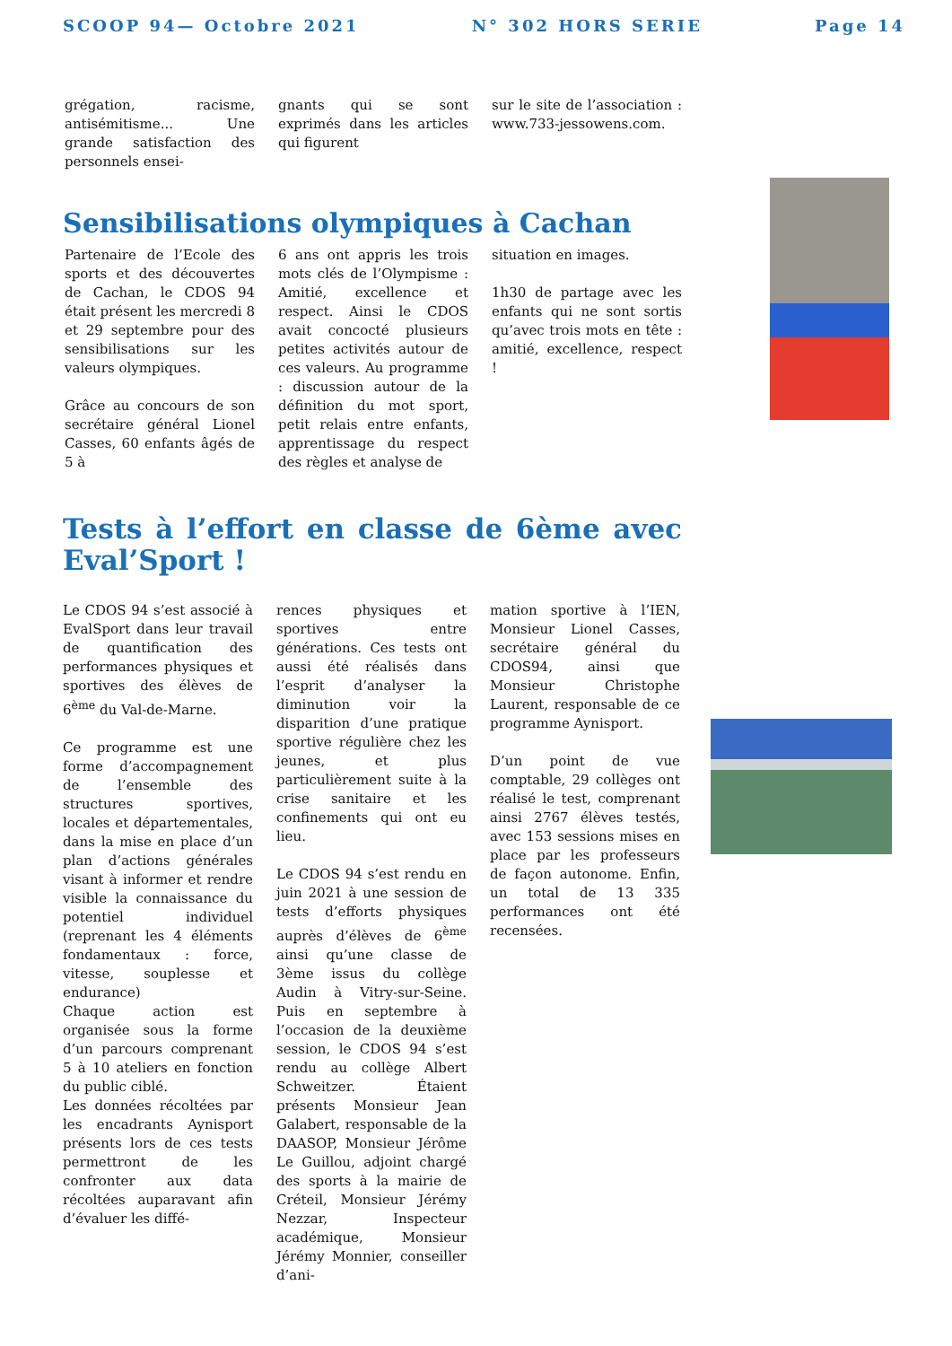SCOOP 94— Octobre 2021 N° 302 HORS SERIE Page 14
grégation, racisme, antisémitisme... Une grande satisfaction des personnels ensei-
gnants qui se sont exprimés dans les articles qui figurent
sur le site de l’association : www.733-jessowens.com.
Sensibilisations olympiques à Cachan
Partenaire de l’Ecole des sports et des découvertes de Cachan, le CDOS 94 était présent les mercredi 8 et 29 septembre pour des sensibilisations sur les valeurs olympiques.
Grâce au concours de son secrétaire général Lionel Casses, 60 enfants âgés de 5 à
6 ans ont appris les trois mots clés de l’Olympisme : Amitié, excellence et respect. Ainsi le CDOS avait concocté plusieurs petites activités autour de ces valeurs. Au programme : discussion autour de la définition du mot sport, petit relais entre enfants, apprentissage du respect des règles et analyse de
situation en images.
1h30 de partage avec les enfants qui ne sont sortis qu’avec trois mots en tête : amitié, excellence, respect !
Tests à l’effort en classe de 6ème avec Eval’Sport !
Le CDOS 94 s’est associé à EvalSport dans leur travail de quantification des performances physiques et sportives des élèves de 6<sup>ème</sup> du Val-de-Marne.
Ce programme est une forme d’accompagnement de l’ensemble des structures sportives, locales et départementales, dans la mise en place d’un plan d’actions générales visant à informer et rendre visible la connaissance du potentiel individuel (reprenant les 4 éléments fondamentaux : force, vitesse, souplesse et endurance)
Chaque action est organisée sous la forme d’un parcours comprenant 5 à 10 ateliers en fonction du public ciblé.
Les données récoltées par les encadrants Aynisport présents lors de ces tests permettront de les confronter aux data récoltées auparavant afin d’évaluer les diffé-
rences physiques et sportives entre générations. Ces tests ont aussi été réalisés dans l’esprit d’analyser la diminution voir la disparition d’une pratique sportive régulière chez les jeunes, et plus particulièrement suite à la crise sanitaire et les confinements qui ont eu lieu.
Le CDOS 94 s’est rendu en juin 2021 à une session de tests d’efforts physiques auprès d’élèves de 6<sup>ème</sup> ainsi qu’une classe de 3ème issus du collège Audin à Vitry-sur-Seine. Puis en septembre à l’occasion de la deuxième session, le CDOS 94 s’est rendu au collège Albert Schweitzer. Étaient présents Monsieur Jean Galabert, responsable de la DAASOP, Monsieur Jérôme Le Guillou, adjoint chargé des sports à la mairie de Créteil, Monsieur Jérémy Nezzar, Inspecteur académique, Monsieur Jérémy Monnier, conseiller d’ani-
mation sportive à l’IEN, Monsieur Lionel Casses, secrétaire général du CDOS94, ainsi que Monsieur Christophe Laurent, responsable de ce programme Aynisport.
D’un point de vue comptable, 29 collèges ont réalisé le test, comprenant ainsi 2767 élèves testés, avec 153 sessions mises en place par les professeurs de façon autonome. Enfin, un total de 13 335 performances ont été recensées.